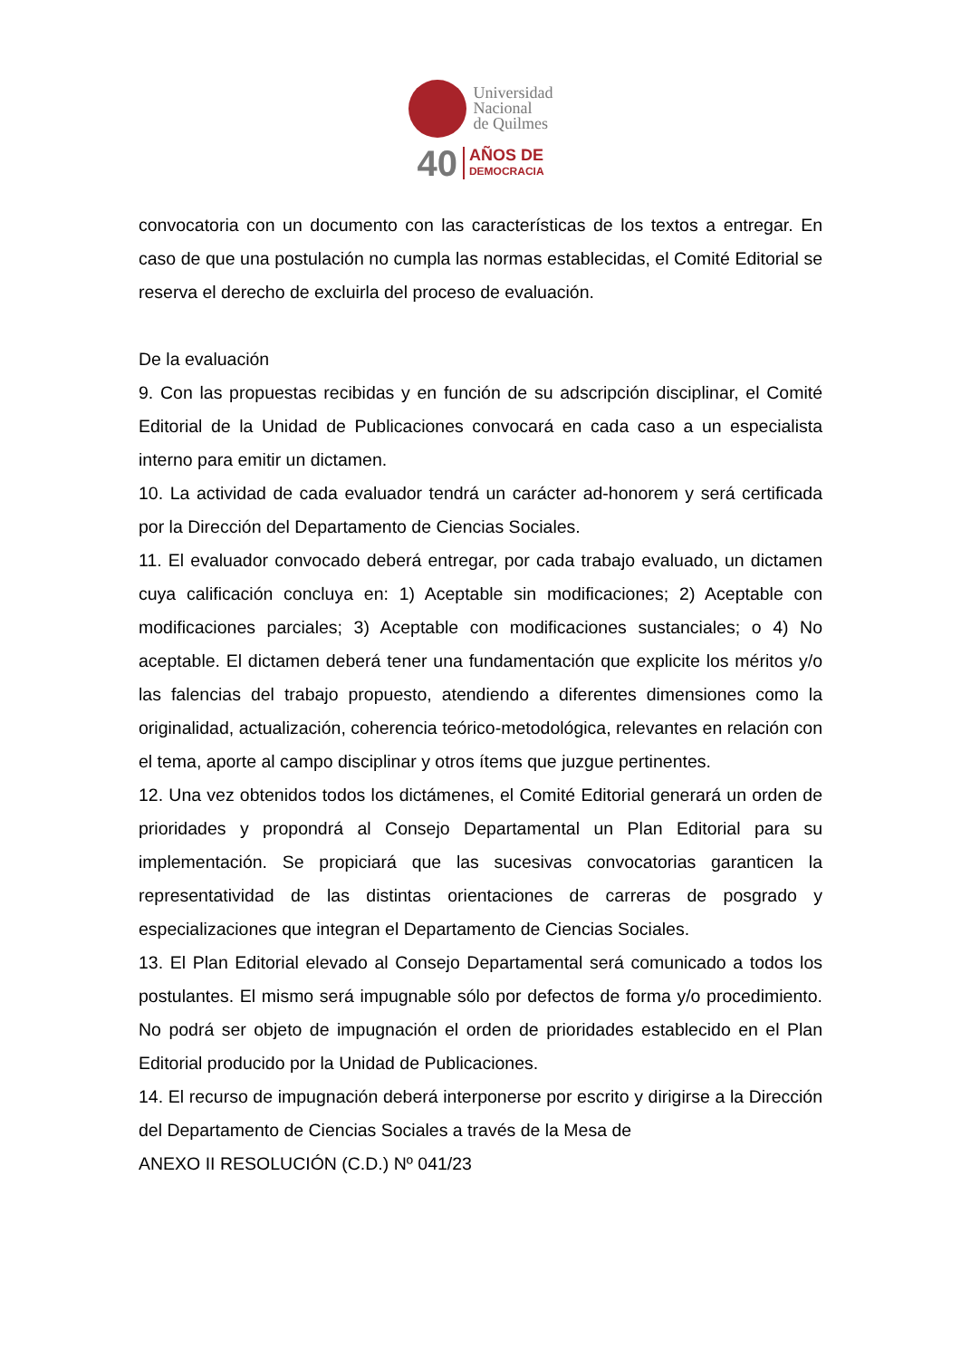Universidad
Nacional
de Quilmes
40
AÑOS DE
DEMOCRACIA
convocatoria con un documento con las características de los textos a entregar. En caso de que una postulación no cumpla las normas establecidas, el Comité Editorial se reserva el derecho de excluirla del proceso de evaluación.
De la evaluación
9. Con las propuestas recibidas y en función de su adscripción disciplinar, el Comité Editorial de la Unidad de Publicaciones convocará en cada caso a un especialista interno para emitir un dictamen.
10. La actividad de cada evaluador tendrá un carácter ad-honorem y será certificada por la Dirección del Departamento de Ciencias Sociales.
11. El evaluador convocado deberá entregar, por cada trabajo evaluado, un dictamen cuya calificación concluya en: 1) Aceptable sin modificaciones; 2) Aceptable con modificaciones parciales; 3) Aceptable con modificaciones sustanciales; o 4) No aceptable. El dictamen deberá tener una fundamentación que explicite los méritos y/o las falencias del trabajo propuesto, atendiendo a diferentes dimensiones como la originalidad, actualización, coherencia teórico-metodológica, relevantes en relación con el tema, aporte al campo disciplinar y otros ítems que juzgue pertinentes.
12. Una vez obtenidos todos los dictámenes, el Comité Editorial generará un orden de prioridades y propondrá al Consejo Departamental un Plan Editorial para su implementación. Se propiciará que las sucesivas convocatorias garanticen la representatividad de las distintas orientaciones de carreras de posgrado y especializaciones que integran el Departamento de Ciencias Sociales.
13. El Plan Editorial elevado al Consejo Departamental será comunicado a todos los postulantes. El mismo será impugnable sólo por defectos de forma y/o procedimiento. No podrá ser objeto de impugnación el orden de prioridades establecido en el Plan Editorial producido por la Unidad de Publicaciones.
14. El recurso de impugnación deberá interponerse por escrito y dirigirse a la Dirección del Departamento de Ciencias Sociales a través de la Mesa de
ANEXO II RESOLUCIÓN (C.D.) Nº 041/23